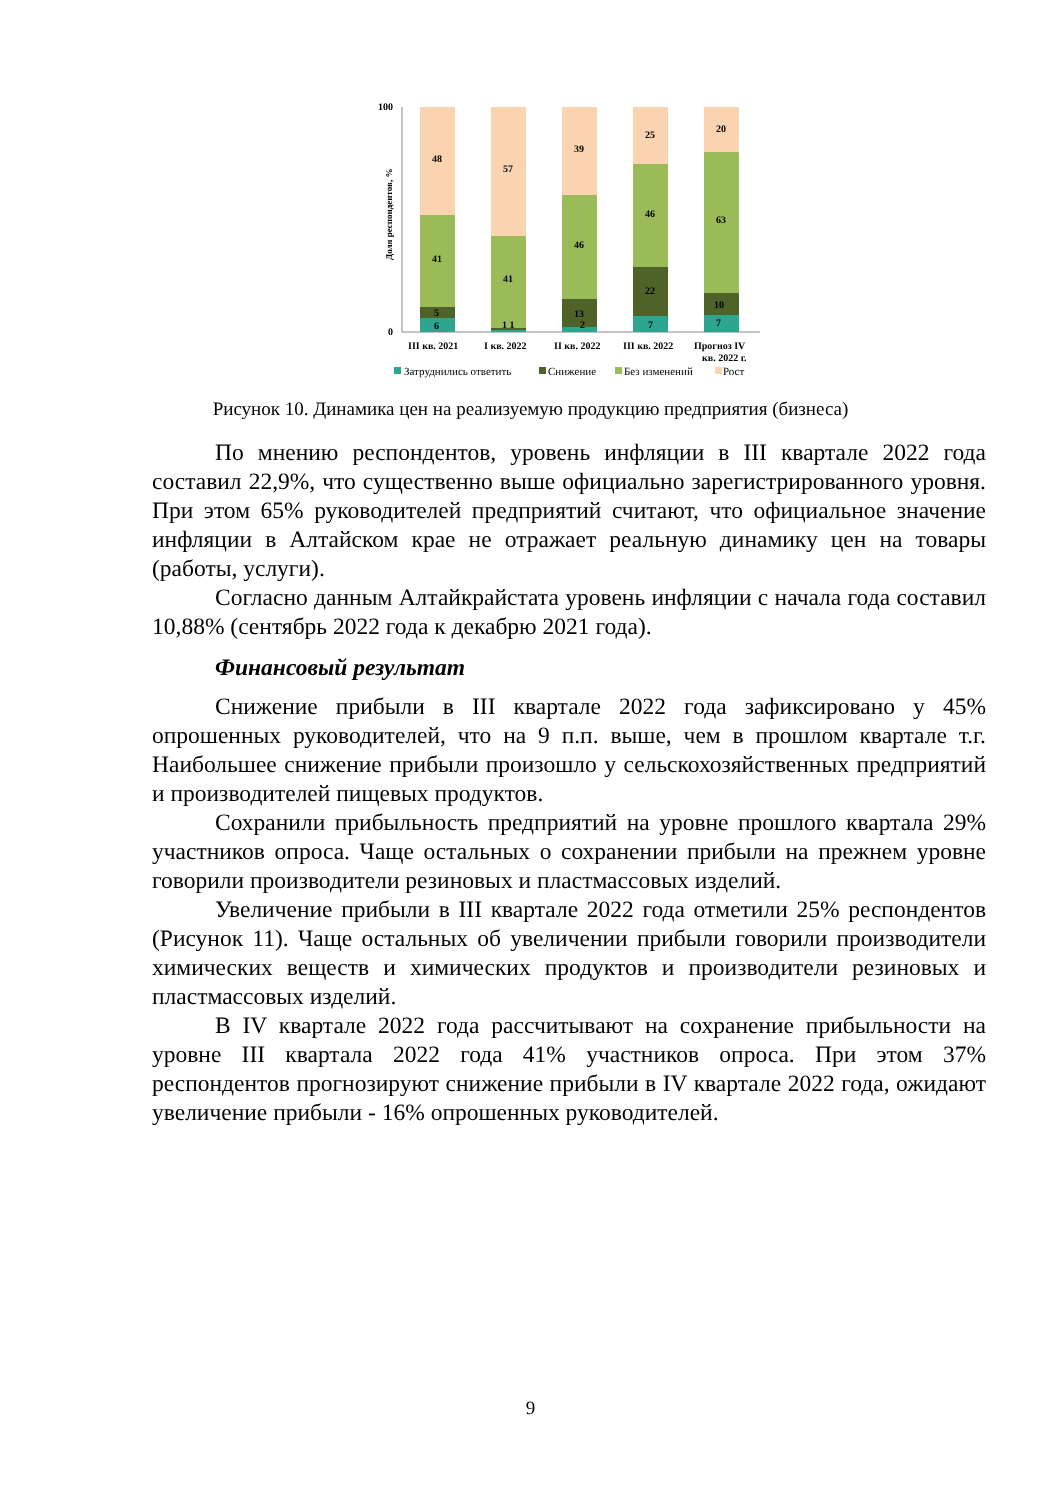100
0
Доля респондентов, %
48
41
5
6
57
41
1 1
39
46
13
2
25
46
22
7
20
63
10
7
III кв. 2021
I кв. 2022
II кв. 2022
III кв. 2022
Прогноз IV
кв. 2022 г.
Затруднились ответить
Снижение
Без изменений
Рост
Рисунок 10. Динамика цен на реализуемую продукцию предприятия (бизнеса)
По мнению респондентов, уровень инфляции в III квартале 2022 года составил 22,9%, что существенно выше официально зарегистрированного уровня. При этом 65% руководителей предприятий считают, что официальное значение инфляции в Алтайском крае не отражает реальную динамику цен на товары (работы, услуги).
Согласно данным Алтайкрайстата уровень инфляции с начала года составил 10,88% (сентябрь 2022 года к декабрю 2021 года).
Финансовый результат
Снижение прибыли в III квартале 2022 года зафиксировано у 45% опрошенных руководителей, что на 9 п.п. выше, чем в прошлом квартале т.г. Наибольшее снижение прибыли произошло у сельскохозяйственных предприятий и производителей пищевых продуктов.
Сохранили прибыльность предприятий на уровне прошлого квартала 29% участников опроса. Чаще остальных о сохранении прибыли на прежнем уровне говорили производители резиновых и пластмассовых изделий.
Увеличение прибыли в III квартале 2022 года отметили 25% респондентов (Рисунок 11). Чаще остальных об увеличении прибыли говорили производители химических веществ и химических продуктов и производители резиновых и пластмассовых изделий.
В IV квартале 2022 года рассчитывают на сохранение прибыльности на уровне III квартала 2022 года 41% участников опроса. При этом 37% респондентов прогнозируют снижение прибыли в IV квартале 2022 года, ожидают увеличение прибыли - 16% опрошенных руководителей.
9